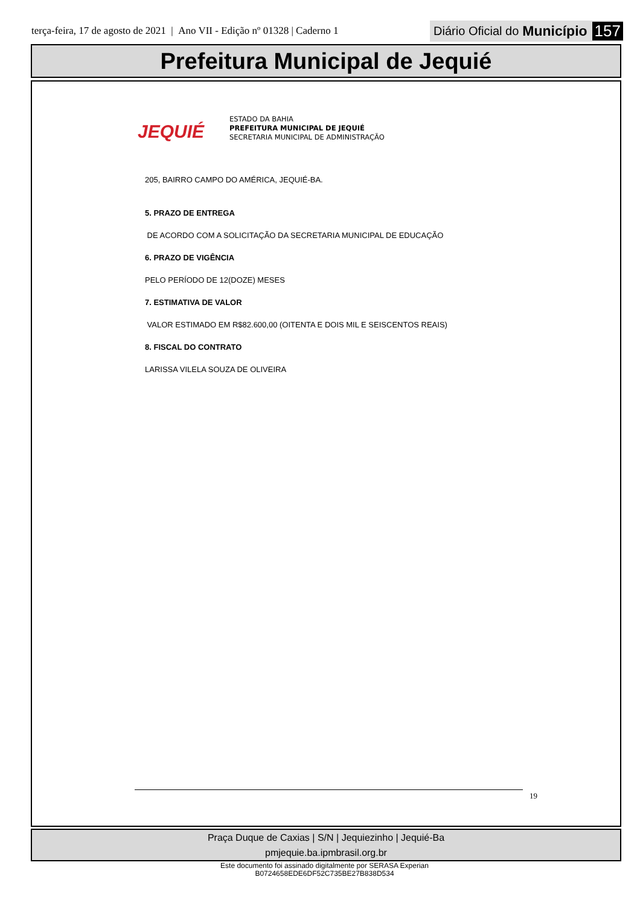terça-feira, 17 de agosto de 2021 | Ano VII - Edição nº 01328 | Caderno 1
Diário Oficial do Município 157
Prefeitura Municipal de Jequié
JEQUIÉ
ESTADO DA BAHIA
PREFEITURA MUNICIPAL DE JEQUIÉ
SECRETARIA MUNICIPAL DE ADMINISTRAÇÃO
205, BAIRRO CAMPO DO AMÉRICA, JEQUIÉ-BA.
5. PRAZO DE ENTREGA
DE ACORDO COM A SOLICITAÇÃO DA SECRETARIA MUNICIPAL DE EDUCAÇÃO
6. PRAZO DE VIGÊNCIA
PELO PERÍODO DE 12(DOZE) MESES
7. ESTIMATIVA DE VALOR
VALOR ESTIMADO EM R$82.600,00 (OITENTA E DOIS MIL E SEISCENTOS REAIS)
8. FISCAL DO CONTRATO
LARISSA VILELA SOUZA DE OLIVEIRA
19
Praça Duque de Caxias | S/N | Jequiezinho | Jequié-Ba
pmjequie.ba.ipmbrasil.org.br
Este documento foi assinado digitalmente por SERASA Experian
B0724658EDE6DF52C735BE27B838D534